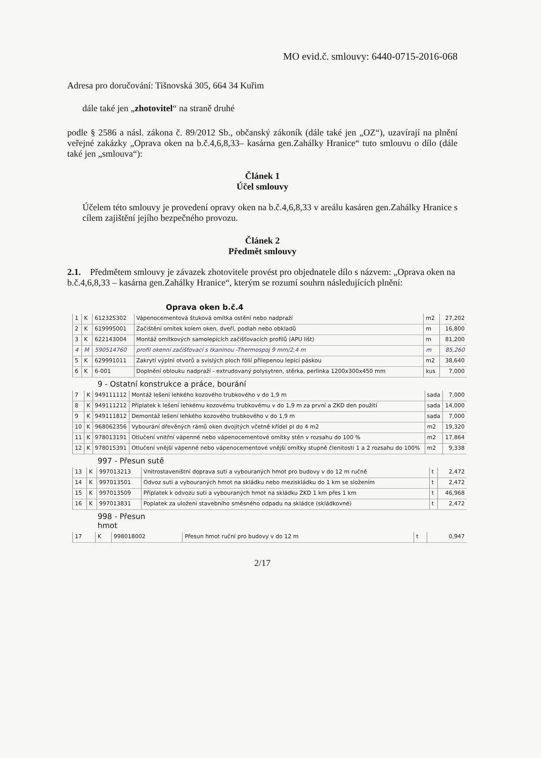MO evid.č. smlouvy: 6440-0715-2016-068
Adresa pro doručování: Tišnovská 305, 664 34 Kuřim
dále také jen „zhotovitel“ na straně druhé
podle § 2586 a násl. zákona č. 89/2012 Sb., občanský zákoník (dále také jen „OZ“), uzavírají na plnění veřejné zakázky „Oprava oken na b.č.4,6,8,33– kasárna gen.Zahálky Hranice“ tuto smlouvu o dílo (dále také jen „smlouva“):
Článek 1
Účel smlouvy
Účelem této smlouvy je provedení opravy oken na b.č.4,6,8,33 v areálu kasáren gen.Zahálky Hranice s cílem zajištění jejího bezpečného provozu.
Článek 2
Předmět smlouvy
2.1. Předmětem smlouvy je závazek zhotovitele provést pro objednatele dílo s názvem: „Oprava oken na b.č.4,6,8,33 – kasárna gen.Zahálky Hranice“, kterým se rozumí souhrn následujících plnění:
Oprava oken b.č.4
| 1 | K | 612325302 | Vápenocementová štuková omítka ostění nebo nadpraží | m2 | 27,202 |
| 2 | K | 619995001 | Začištění omítek kolem oken, dveří, podlah nebo obkladů | m | 16,800 |
| 3 | K | 622143004 | Montáž omítkových samolepicích začišťovacích profilů (APU lišt) | m | 81,200 |
| 4 | M | 590514760 | profil okenní začišťovací s tkaninou -Thermospoj 9 mm/2,4 m | m | 85,260 |
| 5 | K | 629991011 | Zakrytí výplní otvorů a svislých ploch fólií přilepenou lepicí páskou | m2 | 38,640 |
| 6 | K | 6-001 | Doplnění oblouku nadpraží - extrudovaný polysytren, stěrka, perlinka 1200x300x450 mm | kus | 7,000 |
9 - Ostatní konstrukce a práce, bourání
| 7 | K | 949111112 | Montáž lešení lehkého kozového trubkového v do 1,9 m | sada | 7,000 |
| 8 | K | 949111212 | Příplatek k lešení lehkému kozovému trubkovému v do 1,9 m za první a ZKD den použití | sada | 14,000 |
| 9 | K | 949111812 | Demontáž lešení lehkého kozového trubkového v do 1,9 m | sada | 7,000 |
| 10 | K | 968062356 | Vybourání dřevěných rámů oken dvojitých včetně křídel pl do 4 m2 | m2 | 19,320 |
| 11 | K | 978013191 | Otlučení vnitřní vápenné nebo vápenocementové omítky stěn v rozsahu do 100 % | m2 | 17,864 |
| 12 | K | 978015391 | Otlučení vnější vápenné nebo vápenocementové vnější omítky stupně členitosti 1 a 2 rozsahu do 100% | m2 | 9,338 |
997 - Přesun sutě
| 13 | K | 997013213 | Vnitrostaveništní doprava suti a vybouraných hmot pro budovy v do 12 m ručně | t | 2,472 |
| 14 | K | 997013501 | Odvoz suti a vybouraných hmot na skládku nebo meziskládku do 1 km se složením | t | 2,472 |
| 15 | K | 997013509 | Příplatek k odvozu suti a vybouraných hmot na skládku ZKD 1 km přes 1 km | t | 46,968 |
| 16 | K | 997013831 | Poplatek za uložení stavebního směsného odpadu na skládce (skládkovné) | t | 2,472 |
998 - Přesun hmot
| 17 | K | 998018002 | Přesun hmot ruční pro budovy v do 12 m | t | 0,947 |
2/17